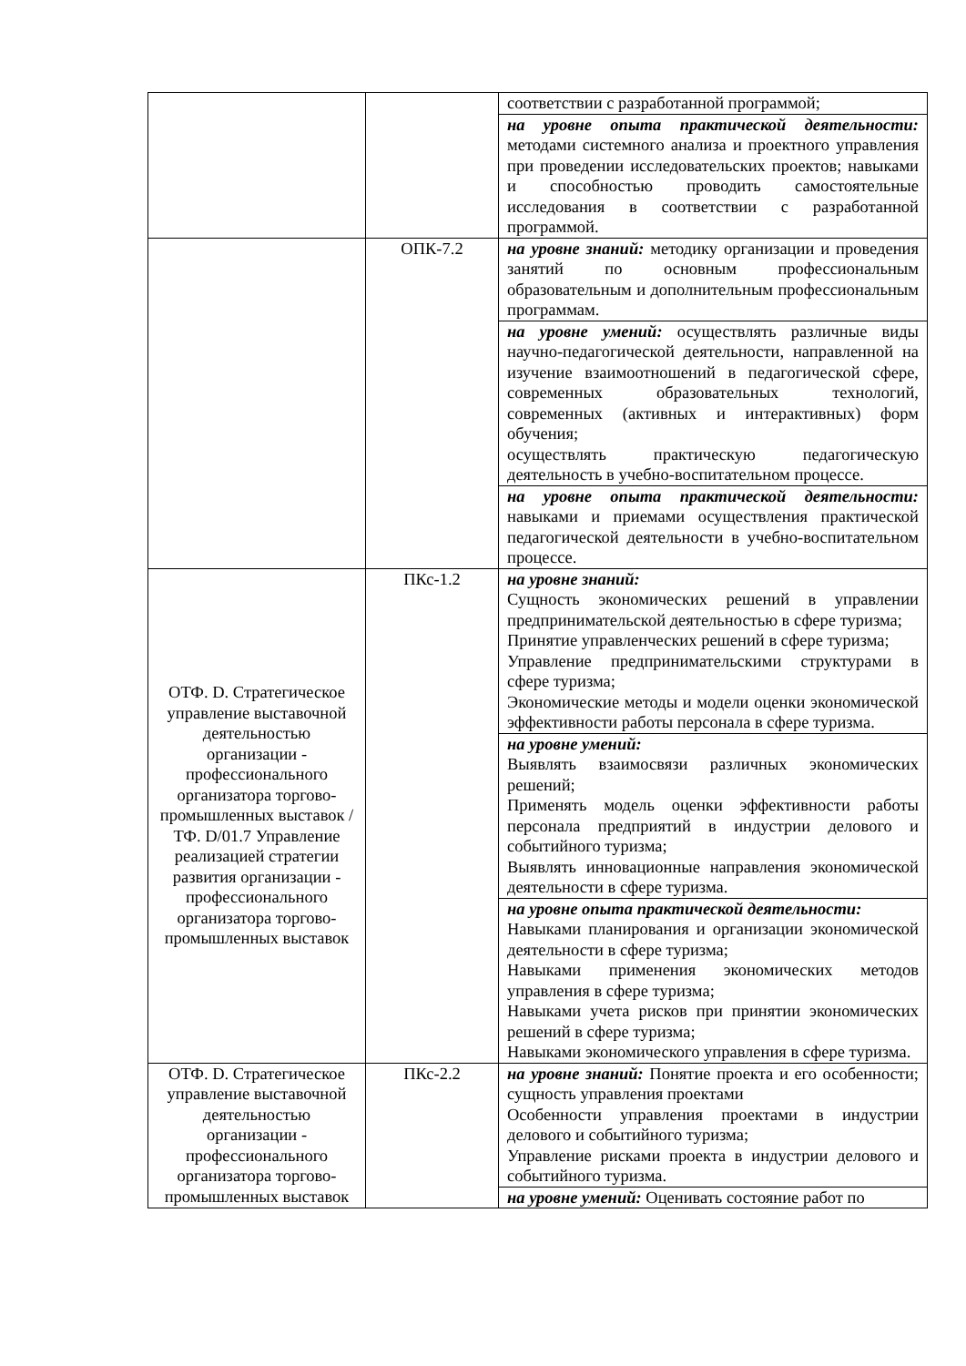| | | соответствии с разработанной программой; |
| | | на уровне опыта практической деятельности: методами системного анализа и проектного управления при проведении исследовательских проектов; навыками и способностью проводить самостоятельные исследования в соответствии с разработанной программой. |
| | ОПК-7.2 | на уровне знаний: методику организации и проведения занятий по основным профессиональным образовательным и дополнительным профессиональным программам. |
| | | на уровне умений: осуществлять различные виды научно-педагогической деятельности, направленной на изучение взаимоотношений в педагогической сфере, современных образовательных технологий, современных (активных и интерактивных) форм обучения; осуществлять практическую педагогическую деятельность в учебно-воспитательном процессе. |
| | | на уровне опыта практической деятельности: навыками и приемами осуществления практической педагогической деятельности в учебно-воспитательном процессе. |
| ОТФ. D. Стратегическое управление выставочной деятельностью организации - профессионального организатора торгово-промышленных выставок / ТФ. D/01.7 Управление реализацией стратегии развития организации - профессионального организатора торгово-промышленных выставок | ПКс-1.2 | на уровне знаний: Сущность экономических решений в управлении предпринимательской деятельностью в сфере туризма; Принятие управленческих решений в сфере туризма; Управление предпринимательскими структурами в сфере туризма; Экономические методы и модели оценки экономической эффективности работы персонала в сфере туризма. |
| | | на уровне умений: Выявлять взаимосвязи различных экономических решений; Применять модель оценки эффективности работы персонала предприятий в индустрии делового и событийного туризма; Выявлять инновационные направления экономической деятельности в сфере туризма. |
| | | на уровне опыта практической деятельности: Навыками планирования и организации экономической деятельности в сфере туризма; Навыками применения экономических методов управления в сфере туризма; Навыками учета рисков при принятии экономических решений в сфере туризма; Навыками экономического управления в сфере туризма. |
| ОТФ. D. Стратегическое управление выставочной деятельностью организации - профессионального организатора торгово-промышленных выставок | ПКс-2.2 | на уровне знаний: Понятие проекта и его особенности; сущность управления проектами Особенности управления проектами в индустрии делового и событийного туризма; Управление рисками проекта в индустрии делового и событийного туризма. |
| | | на уровне умений: Оценивать состояние работ по |